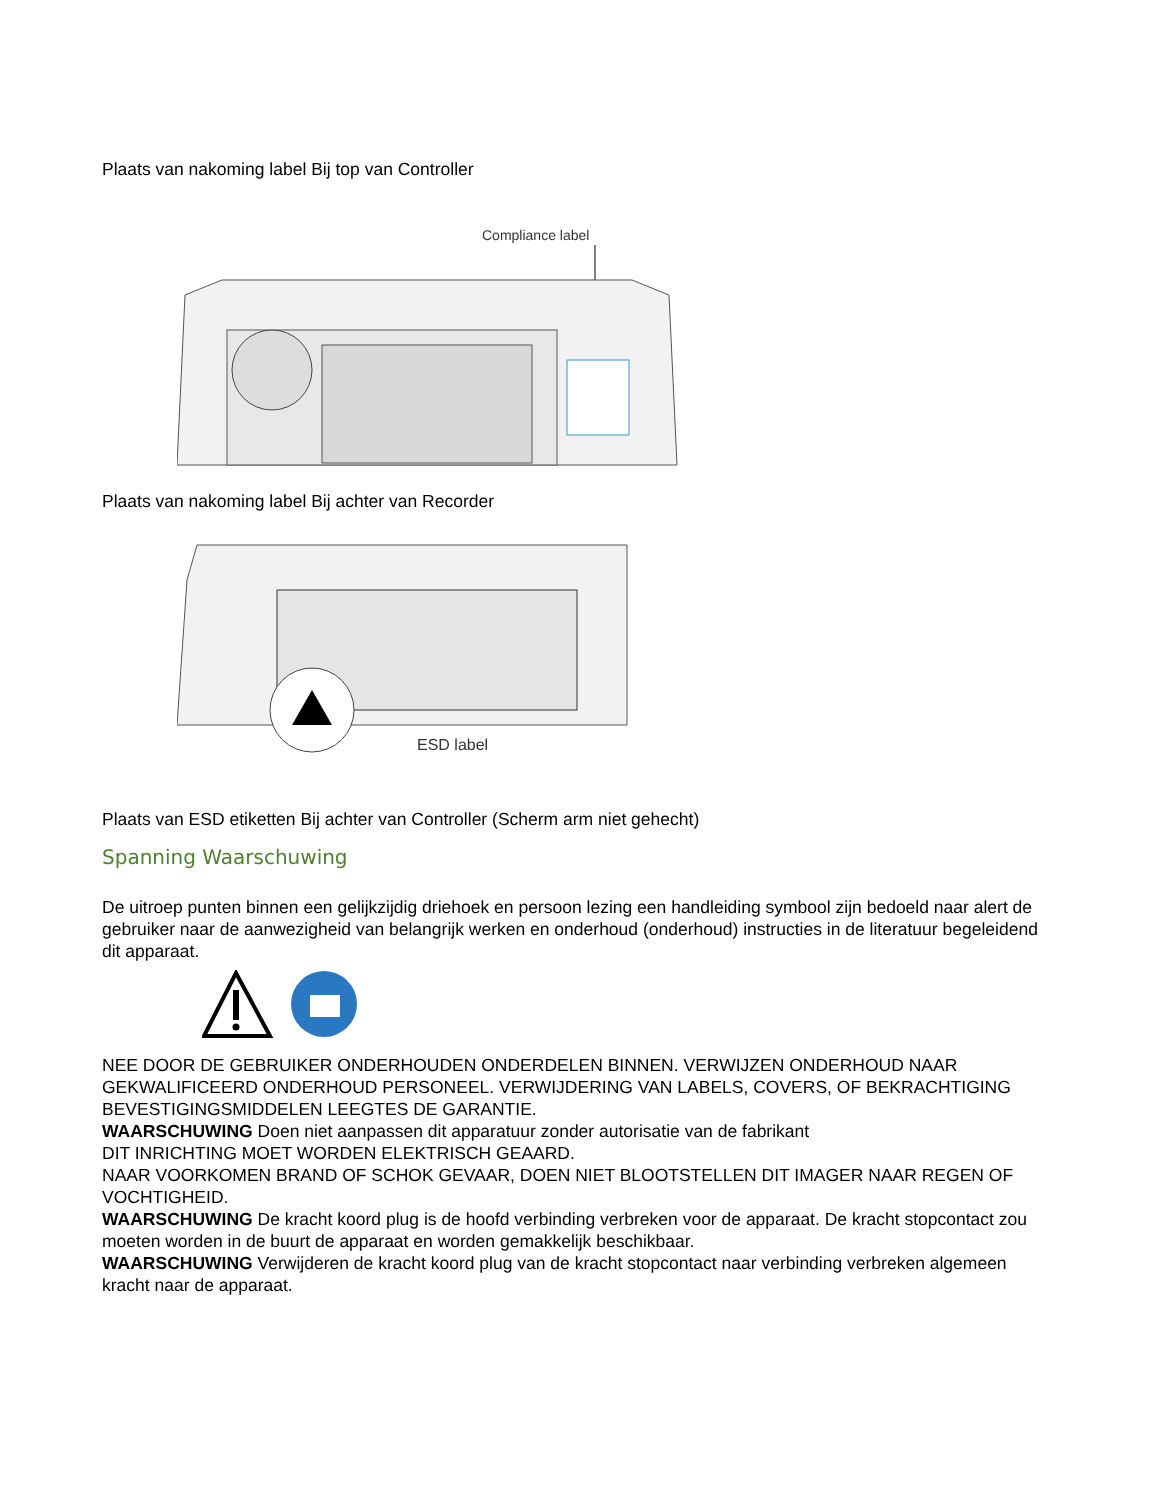Plaats van nakoming label Bij top van Controller
Compliance label
Plaats van nakoming label Bij achter van Recorder
ESD label
Plaats van ESD etiketten Bij achter van Controller (Scherm arm niet gehecht)
Spanning Waarschuwing
De uitroep punten binnen een gelijkzijdig driehoek en persoon lezing een handleiding symbool zijn bedoeld naar alert de gebruiker naar de aanwezigheid van belangrijk werken en onderhoud (onderhoud) instructies in de literatuur begeleidend dit apparaat.
NEE DOOR DE GEBRUIKER ONDERHOUDEN ONDERDELEN BINNEN. VERWIJZEN ONDERHOUD NAAR GEKWALIFICEERD ONDERHOUD PERSONEEL. VERWIJDERING VAN LABELS, COVERS, OF BEKRACHTIGING BEVESTIGINGSMIDDELEN LEEGTES DE GARANTIE.
WAARSCHUWING Doen niet aanpassen dit apparatuur zonder autorisatie van de fabrikant
DIT INRICHTING MOET WORDEN ELEKTRISCH GEAARD.
NAAR VOORKOMEN BRAND OF SCHOK GEVAAR, DOEN NIET BLOOTSTELLEN DIT IMAGER NAAR REGEN OF VOCHTIGHEID.
WAARSCHUWING De kracht koord plug is de hoofd verbinding verbreken voor de apparaat. De kracht stopcontact zou moeten worden in de buurt de apparaat en worden gemakkelijk beschikbaar.
WAARSCHUWING Verwijderen de kracht koord plug van de kracht stopcontact naar verbinding verbreken algemeen kracht naar de apparaat.